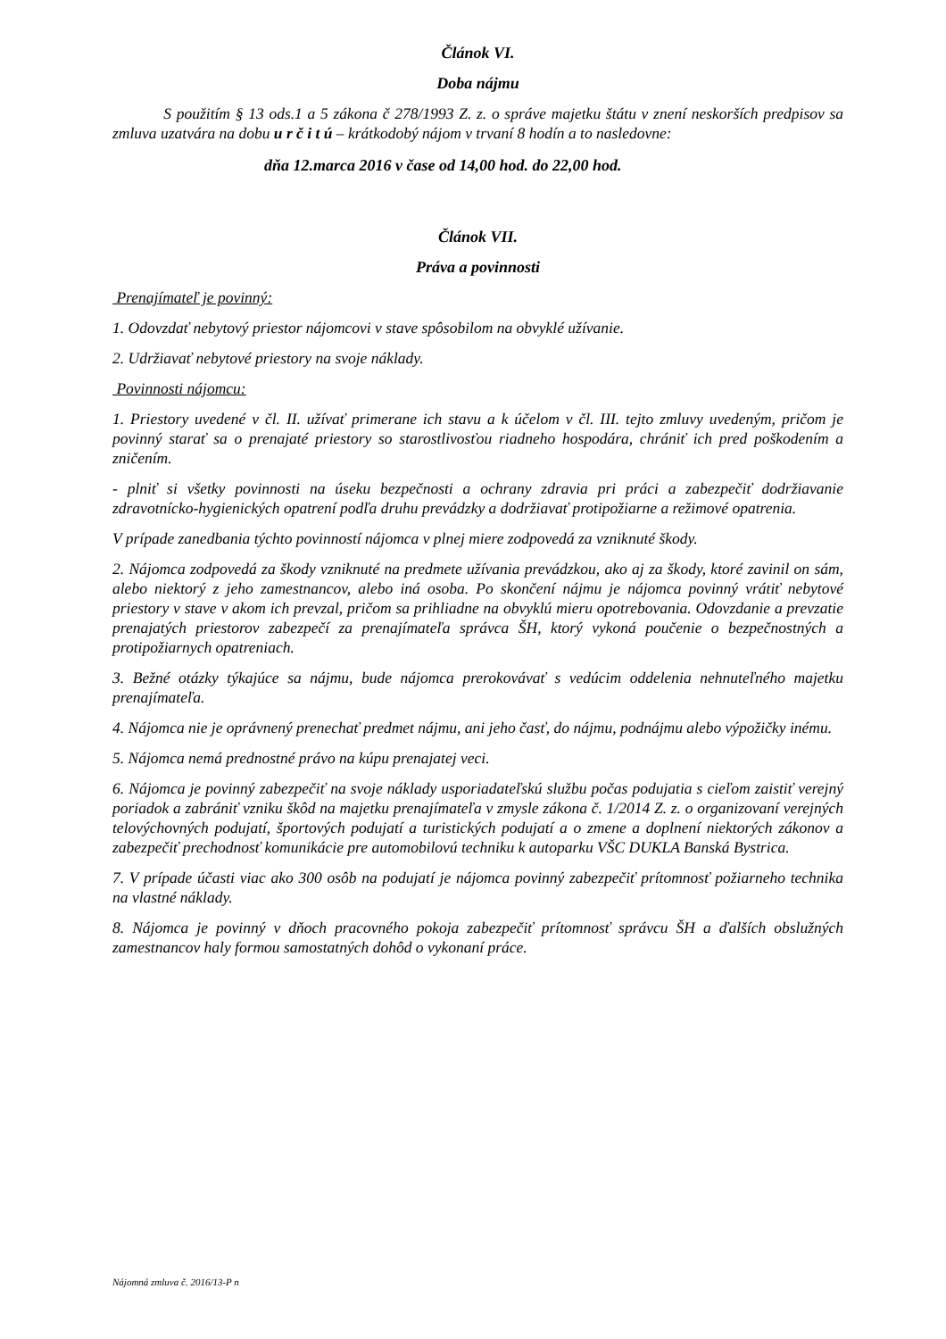Článok VI.
Doba nájmu
S použitím § 13 ods.1 a 5 zákona č 278/1993 Z. z. o správe majetku štátu v znení neskorších predpisov sa zmluva uzatvára na dobu u r č i t ú – krátkodobý nájom v trvaní 8 hodín a to nasledovne:
dňa 12.marca 2016 v čase od 14,00 hod. do 22,00 hod.
Článok VII.
Práva a povinnosti
Prenajímateľ je povinný:
1. Odovzdať nebytový priestor nájomcovi v stave spôsobilom na obvyklé užívanie.
2. Udržiavať nebytové priestory na svoje náklady.
Povinnosti nájomcu:
1. Priestory uvedené v čl. II. užívať primerane ich stavu a k účelom v čl. III. tejto zmluvy uvedeným, pričom je povinný starať sa o prenajaté priestory so starostlivosťou riadneho hospodára, chrániť ich pred poškodením a zničením.
- plniť si všetky povinnosti na úseku bezpečnosti a ochrany zdravia pri práci a zabezpečiť dodržiavanie zdravotnícko-hygienických opatrení podľa druhu prevádzky a dodržiavať protipožiarne a režimové opatrenia.
V prípade zanedbania týchto povinností nájomca v plnej miere zodpovedá za vzniknuté škody.
2. Nájomca zodpovedá za škody vzniknuté na predmete užívania prevádzkou, ako aj za škody, ktoré zavinil on sám, alebo niektorý z jeho zamestnancov, alebo iná osoba. Po skončení nájmu je nájomca povinný vrátiť nebytové priestory v stave v akom ich prevzal, pričom sa prihliadne na obvyklú mieru opotrebovania. Odovzdanie a prevzatie prenajatých priestorov zabezpečí za prenajímateľa správca ŠH, ktorý vykoná poučenie o bezpečnostných a protipožiarnych opatreniach.
3. Bežné otázky týkajúce sa nájmu, bude nájomca prerokovávať s vedúcim oddelenia nehnuteľného majetku prenajímateľa.
4. Nájomca nie je oprávnený prenechať predmet nájmu, ani jeho časť, do nájmu, podnájmu alebo výpožičky inému.
5. Nájomca nemá prednostné právo na kúpu prenajatej veci.
6. Nájomca je povinný zabezpečiť na svoje náklady usporiadateľskú službu počas podujatia s cieľom zaistiť verejný poriadok a zabrániť vzniku škôd na majetku prenajímateľa v zmysle zákona č. 1/2014 Z. z. o organizovaní verejných telovýchovných podujatí, športových podujatí a turistických podujatí a o zmene a doplnení niektorých zákonov a zabezpečiť prechodnosť komunikácie pre automobilovú techniku k autoparku VŠC DUKLA Banská Bystrica.
7. V prípade účasti viac ako 300 osôb na podujatí je nájomca povinný zabezpečiť prítomnosť požiarneho technika na vlastné náklady.
8. Nájomca je povinný v dňoch pracovného pokoja zabezpečiť prítomnosť správcu ŠH a ďalších obslužných zamestnancov haly formou samostatných dohôd o vykonaní práce.
Nájomná zmluva č. 2016/13-P n